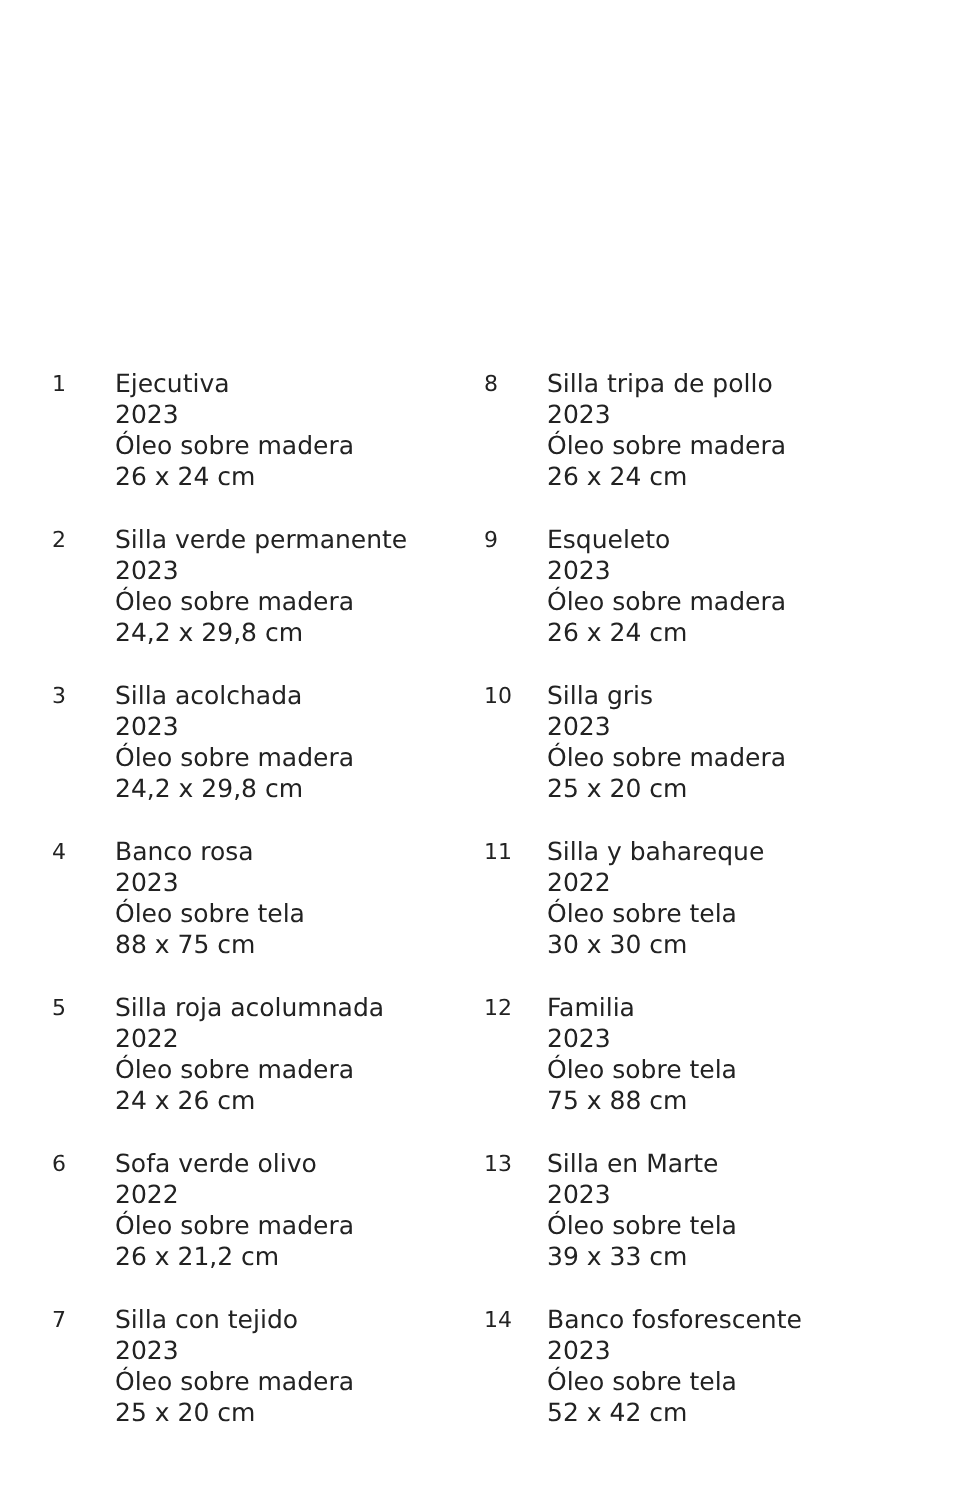1 Ejecutiva
2023
Óleo sobre madera
26 x 24 cm
2 Silla verde permanente
2023
Óleo sobre madera
24,2 x 29,8 cm
3 Silla acolchada
2023
Óleo sobre madera
24,2 x 29,8 cm
4 Banco rosa
2023
Óleo sobre tela
88 x 75 cm
5 Silla roja acolumnada
2022
Óleo sobre madera
24 x 26 cm
6 Sofa verde olivo
2022
Óleo sobre madera
26 x 21,2 cm
7 Silla con tejido
2023
Óleo sobre madera
25 x 20 cm
8 Silla tripa de pollo
2023
Óleo sobre madera
26 x 24 cm
9 Esqueleto
2023
Óleo sobre madera
26 x 24 cm
10 Silla gris
2023
Óleo sobre madera
25 x 20 cm
11 Silla y bahareque
2022
Óleo sobre tela
30 x 30 cm
12 Familia
2023
Óleo sobre tela
75 x 88 cm
13 Silla en Marte
2023
Óleo sobre tela
39 x 33 cm
14 Banco fosforescente
2023
Óleo sobre tela
52 x 42 cm